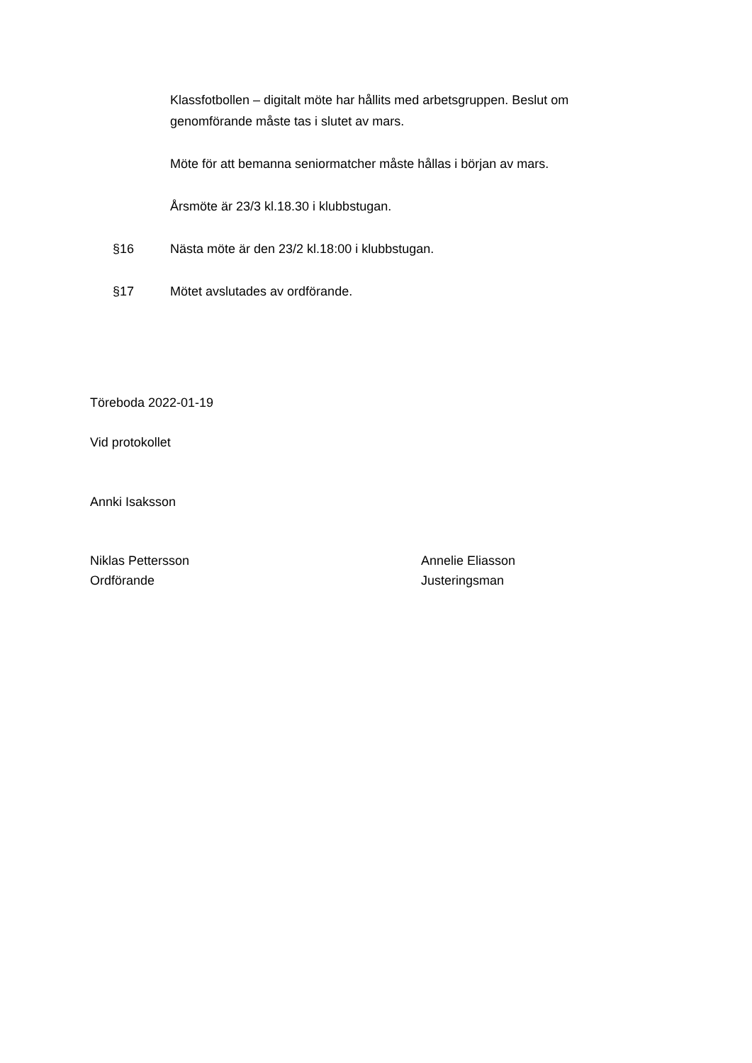Klassfotbollen – digitalt möte har hållits med arbetsgruppen. Beslut om genomförande måste tas i slutet av mars.
Möte för att bemanna seniormatcher måste hållas i början av mars.
Årsmöte är 23/3 kl.18.30 i klubbstugan.
§16 Nästa möte är den 23/2 kl.18:00 i klubbstugan.
§17 Mötet avslutades av ordförande.
Töreboda 2022-01-19
Vid protokollet
Annki Isaksson
Niklas Pettersson
Ordförande
Annelie Eliasson
Justeringsman